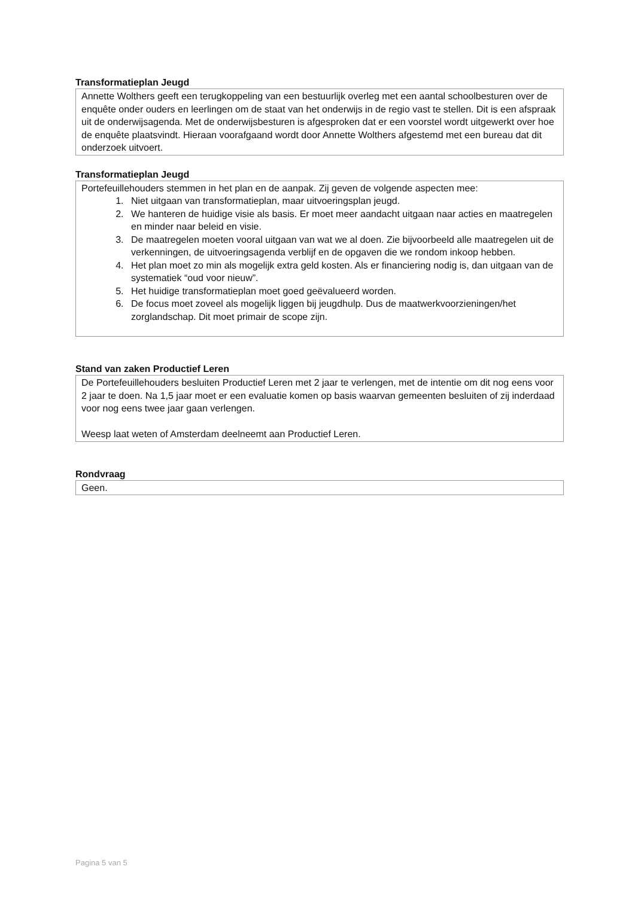Transformatieplan Jeugd
Annette Wolthers geeft een terugkoppeling van een bestuurlijk overleg met een aantal schoolbesturen over de enquête onder ouders en leerlingen om de staat van het onderwijs in de regio vast te stellen. Dit is een afspraak uit de onderwijsagenda. Met de onderwijsbesturen is afgesproken dat er een voorstel wordt uitgewerkt over hoe de enquête plaatsvindt. Hieraan voorafgaand wordt door Annette Wolthers afgestemd met een bureau dat dit onderzoek uitvoert.
Transformatieplan Jeugd
Portefeuillehouders stemmen in het plan en de aanpak. Zij geven de volgende aspecten mee:
1. Niet uitgaan van transformatieplan, maar uitvoeringsplan jeugd.
2. We hanteren de huidige visie als basis. Er moet meer aandacht uitgaan naar acties en maatregelen en minder naar beleid en visie.
3. De maatregelen moeten vooral uitgaan van wat we al doen. Zie bijvoorbeeld alle maatregelen uit de verkenningen, de uitvoeringsagenda verblijf en de opgaven die we rondom inkoop hebben.
4. Het plan moet zo min als mogelijk extra geld kosten. Als er financiering nodig is, dan uitgaan van de systematiek “oud voor nieuw”.
5. Het huidige transformatieplan moet goed geëvalueerd worden.
6. De focus moet zoveel als mogelijk liggen bij jeugdhulp. Dus de maatwerkvoorzieningen/het zorglandschap. Dit moet primair de scope zijn.
Stand van zaken Productief Leren
De Portefeuillehouders besluiten Productief Leren met 2 jaar te verlengen, met de intentie om dit nog eens voor 2 jaar te doen. Na 1,5 jaar moet er een evaluatie komen op basis waarvan gemeenten besluiten of zij inderdaad voor nog eens twee jaar gaan verlengen.
Weesp laat weten of Amsterdam deelneemt aan Productief Leren.
Rondvraag
Geen.
Pagina 5 van 5